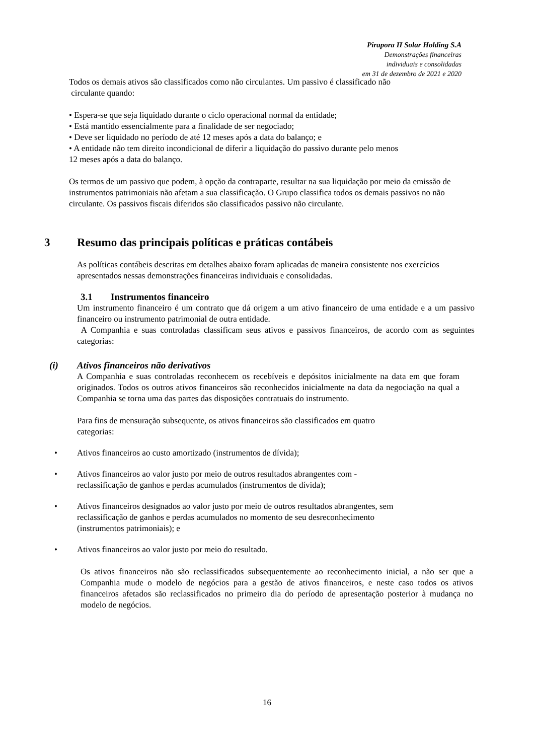Pirapora II Solar Holding S.A
Demonstrações financeiras
individuais e consolidadas
em 31 de dezembro de 2021 e 2020
Todos os demais ativos são classificados como não circulantes. Um passivo é classificado não
circulante quando:
• Espera-se que seja liquidado durante o ciclo operacional normal da entidade;
• Está mantido essencialmente para a finalidade de ser negociado;
• Deve ser liquidado no período de até 12 meses após a data do balanço; e
• A entidade não tem direito incondicional de diferir a liquidação do passivo durante pelo menos
12 meses após a data do balanço.
Os termos de um passivo que podem, à opção da contraparte, resultar na sua liquidação por meio da emissão de instrumentos patrimoniais não afetam a sua classificação. O Grupo classifica todos os demais passivos no não circulante. Os passivos fiscais diferidos são classificados passivo não circulante.
3 Resumo das principais políticas e práticas contábeis
As políticas contábeis descritas em detalhes abaixo foram aplicadas de maneira consistente nos exercícios apresentados nessas demonstrações financeiras individuais e consolidadas.
3.1 Instrumentos financeiro
Um instrumento financeiro é um contrato que dá origem a um ativo financeiro de uma entidade e a um passivo financeiro ou instrumento patrimonial de outra entidade.
A Companhia e suas controladas classificam seus ativos e passivos financeiros, de acordo com as seguintes categorias:
(i) Ativos financeiros não derivativos
A Companhia e suas controladas reconhecem os recebíveis e depósitos inicialmente na data em que foram originados. Todos os outros ativos financeiros são reconhecidos inicialmente na data da negociação na qual a Companhia se torna uma das partes das disposições contratuais do instrumento.
Para fins de mensuração subsequente, os ativos financeiros são classificados em quatro
categorias:
• Ativos financeiros ao custo amortizado (instrumentos de dívida);
• Ativos financeiros ao valor justo por meio de outros resultados abrangentes com -
reclassificação de ganhos e perdas acumulados (instrumentos de dívida);
• Ativos financeiros designados ao valor justo por meio de outros resultados abrangentes, sem
reclassificação de ganhos e perdas acumulados no momento de seu desreconhecimento
(instrumentos patrimoniais); e
• Ativos financeiros ao valor justo por meio do resultado.
Os ativos financeiros não são reclassificados subsequentemente ao reconhecimento inicial, a não ser que a Companhia mude o modelo de negócios para a gestão de ativos financeiros, e neste caso todos os ativos financeiros afetados são reclassificados no primeiro dia do período de apresentação posterior à mudança no modelo de negócios.
16